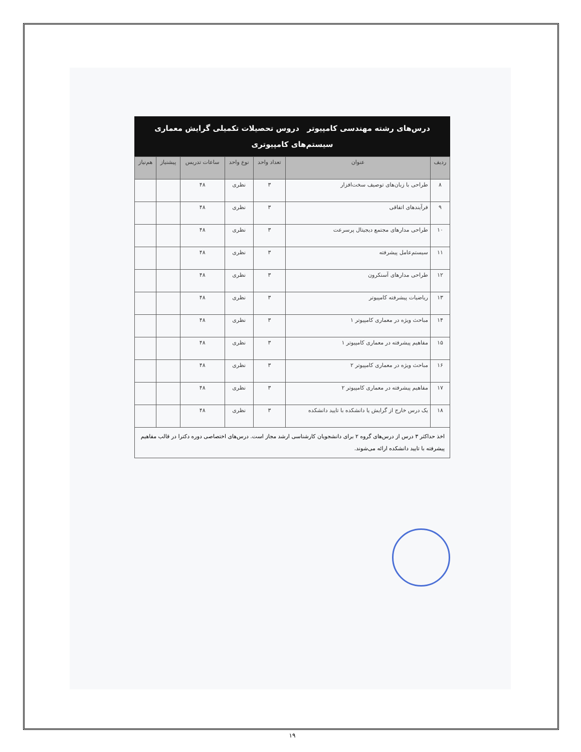درس‌های رشته مهندسی کامپیوتر دروس تحصیلات تکمیلی گرایش معماری
سیستم‌های کامپیوتری
| ردیف | عنوان | تعداد واحد | نوع واحد | ساعات تدریس | پیشنیاز | هم‌نیاز |
| --- | --- | --- | --- | --- | --- | --- |
| ۸ | طراحی با زبان‌های توصیف سخت‌افزار | ۳ | نظری | ۴۸ | | |
| ۹ | فرآیندهای اتفاقی | ۳ | نظری | ۴۸ | | |
| ۱۰ | طراحی مدارهای مجتمع دیجیتال پرسرعت | ۳ | نظری | ۴۸ | | |
| ۱۱ | سیستم‌عامل پیشرفته | ۳ | نظری | ۴۸ | | |
| ۱۲ | طراحی مدارهای آسنکرون | ۳ | نظری | ۴۸ | | |
| ۱۳ | ریاضیات پیشرفته کامپیوتر | ۳ | نظری | ۴۸ | | |
| ۱۴ | مباحث ویژه در معماری کامپیوتر ۱ | ۳ | نظری | ۴۸ | | |
| ۱۵ | مفاهیم پیشرفته در معماری کامپیوتر ۱ | ۳ | نظری | ۴۸ | | |
| ۱۶ | مباحث ویژه در معماری کامپیوتر ۲ | ۳ | نظری | ۴۸ | | |
| ۱۷ | مفاهیم پیشرفته در معماری کامپیوتر ۲ | ۳ | نظری | ۴۸ | | |
| ۱۸ | یک درس خارج از گرایش یا دانشکده با تایید دانشکده | ۳ | نظری | ۴۸ | | |
اخذ حداکثر ۳ درس از درس‌های گروه ۲ برای دانشجویان کارشناسی ارشد مجاز است. درس‌های اختصاصی دوره دکترا در قالب مفاهیم پیشرفته با تایید دانشکده ارائه می‌شوند.
۱۹